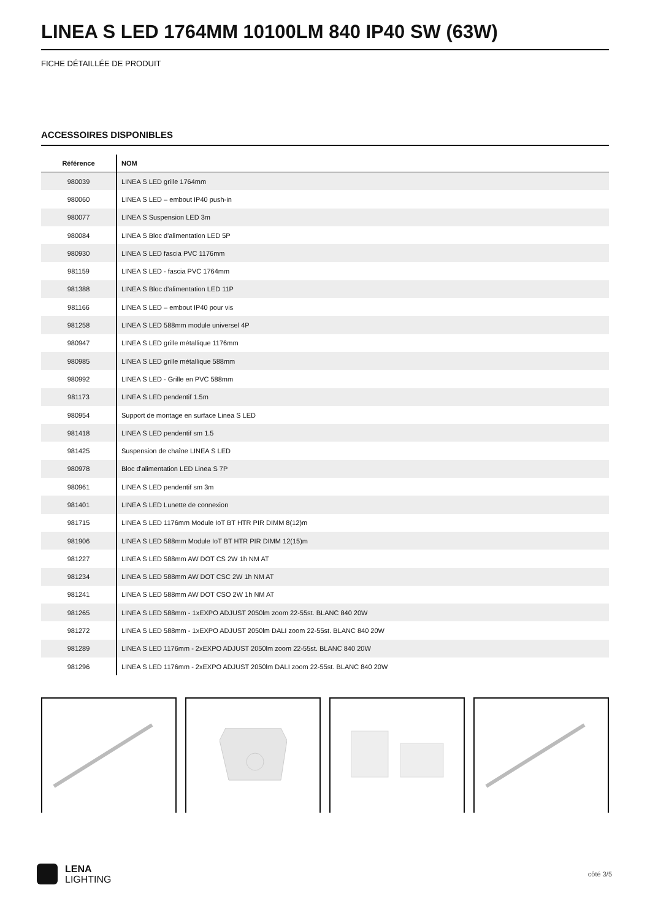LINEA S LED 1764MM 10100LM 840 IP40 SW (63W)
FICHE DÉTAILLÉE DE PRODUIT
ACCESSOIRES DISPONIBLES
| Référence | NOM |
| --- | --- |
| 980039 | LINEA S LED grille 1764mm |
| 980060 | LINEA S LED – embout IP40 push-in |
| 980077 | LINEA S Suspension LED 3m |
| 980084 | LINEA S Bloc d'alimentation LED 5P |
| 980930 | LINEA S LED fascia PVC 1176mm |
| 981159 | LINEA S LED - fascia PVC 1764mm |
| 981388 | LINEA S Bloc d'alimentation LED 11P |
| 981166 | LINEA S LED – embout IP40 pour vis |
| 981258 | LINEA S LED 588mm module universel 4P |
| 980947 | LINEA S LED grille métallique 1176mm |
| 980985 | LINEA S LED grille métallique 588mm |
| 980992 | LINEA S LED - Grille en PVC 588mm |
| 981173 | LINEA S LED pendentif 1.5m |
| 980954 | Support de montage en surface Linea S LED |
| 981418 | LINEA S LED pendentif sm 1.5 |
| 981425 | Suspension de chaîne LINEA S LED |
| 980978 | Bloc d'alimentation LED Linea S 7P |
| 980961 | LINEA S LED pendentif sm 3m |
| 981401 | LINEA S LED Lunette de connexion |
| 981715 | LINEA S LED 1176mm Module IoT BT HTR PIR DIMM 8(12)m |
| 981906 | LINEA S LED 588mm Module IoT BT HTR PIR DIMM 12(15)m |
| 981227 | LINEA S LED 588mm AW DOT CS 2W 1h NM AT |
| 981234 | LINEA S LED 588mm AW DOT CSC 2W 1h NM AT |
| 981241 | LINEA S LED 588mm AW DOT CSO 2W 1h NM AT |
| 981265 | LINEA S LED 588mm - 1xEXPO ADJUST 2050lm zoom 22-55st. BLANC 840 20W |
| 981272 | LINEA S LED 588mm - 1xEXPO ADJUST 2050lm DALI zoom 22-55st. BLANC 840 20W |
| 981289 | LINEA S LED 1176mm - 2xEXPO ADJUST 2050lm zoom 22-55st. BLANC 840 20W |
| 981296 | LINEA S LED 1176mm - 2xEXPO ADJUST 2050lm DALI zoom 22-55st. BLANC 840 20W |
LENA
LIGHTING
côté 3/5